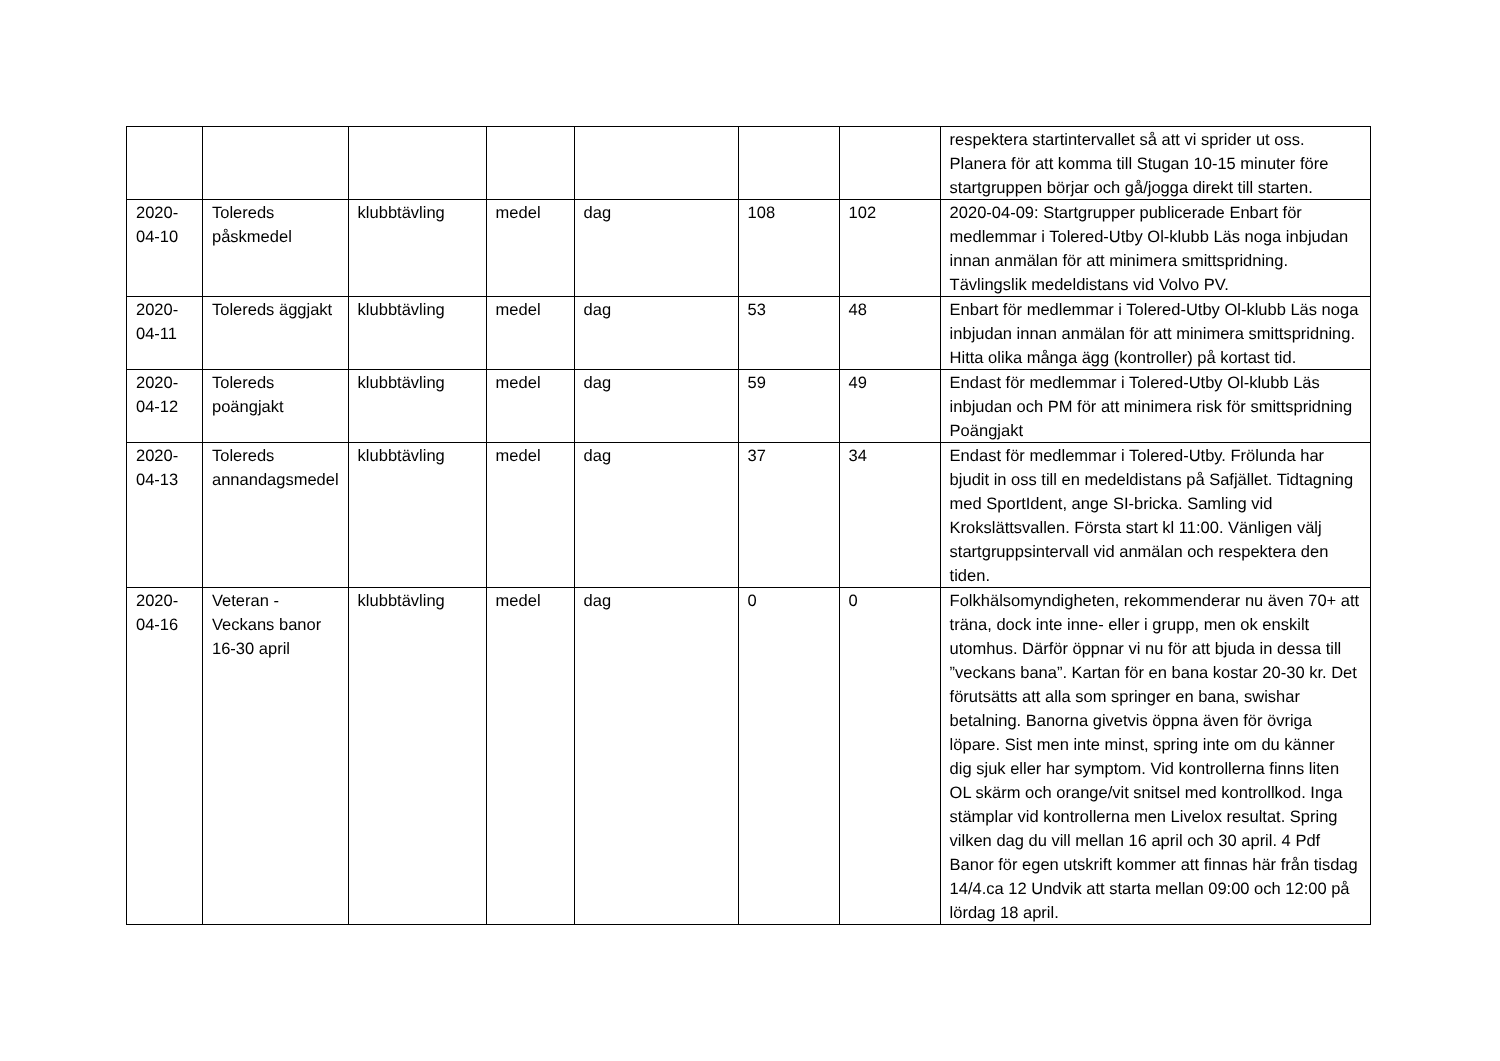| | | | | | | | respektera startintervallet så att vi sprider ut oss. Planera för att komma till Stugan 10-15 minuter före startgruppen börjar och gå/jogga direkt till starten. |
| 2020-04-10 | Tolereds påskmedel | klubbtävling | medel | dag | 108 | 102 | 2020-04-09: Startgrupper publicerade Enbart för medlemmar i Tolered-Utby Ol-klubb Läs noga inbjudan innan anmälan för att minimera smittspridning. Tävlingslik medeldistans vid Volvo PV. |
| 2020-04-11 | Tolereds äggjakt | klubbtävling | medel | dag | 53 | 48 | Enbart för medlemmar i Tolered-Utby Ol-klubb Läs noga inbjudan innan anmälan för att minimera smittspridning. Hitta olika många ägg (kontroller) på kortast tid. |
| 2020-04-12 | Tolereds poängjakt | klubbtävling | medel | dag | 59 | 49 | Endast för medlemmar i Tolered-Utby Ol-klubb Läs inbjudan och PM för att minimera risk för smittspridning Poängjakt |
| 2020-04-13 | Tolereds annandagsmedel | klubbtävling | medel | dag | 37 | 34 | Endast för medlemmar i Tolered-Utby. Frölunda har bjudit in oss till en medeldistans på Safjället. Tidtagning med SportIdent, ange SI-bricka. Samling vid Krokslättsvallen. Första start kl 11:00. Vänligen välj startgruppsintervall vid anmälan och respektera den tiden. |
| 2020-04-16 | Veteran - Veckans banor 16-30 april | klubbtävling | medel | dag | 0 | 0 | Folkhälsomyndigheten, rekommenderar nu även 70+ att träna, dock inte inne- eller i grupp, men ok enskilt utomhus. Därför öppnar vi nu för att bjuda in dessa till ”veckans bana”. Kartan för en bana kostar 20-30 kr. Det förutsätts att alla som springer en bana, swishar betalning. Banorna givetvis öppna även för övriga löpare. Sist men inte minst, spring inte om du känner dig sjuk eller har symptom. Vid kontrollerna finns liten OL skärm och orange/vit snitsel med kontrollkod. Inga stämplar vid kontrollerna men Livelox resultat. Spring vilken dag du vill mellan 16 april och 30 april. 4 Pdf Banor för egen utskrift kommer att finnas här från tisdag 14/4.ca 12 Undvik att starta mellan 09:00 och 12:00 på lördag 18 april. |